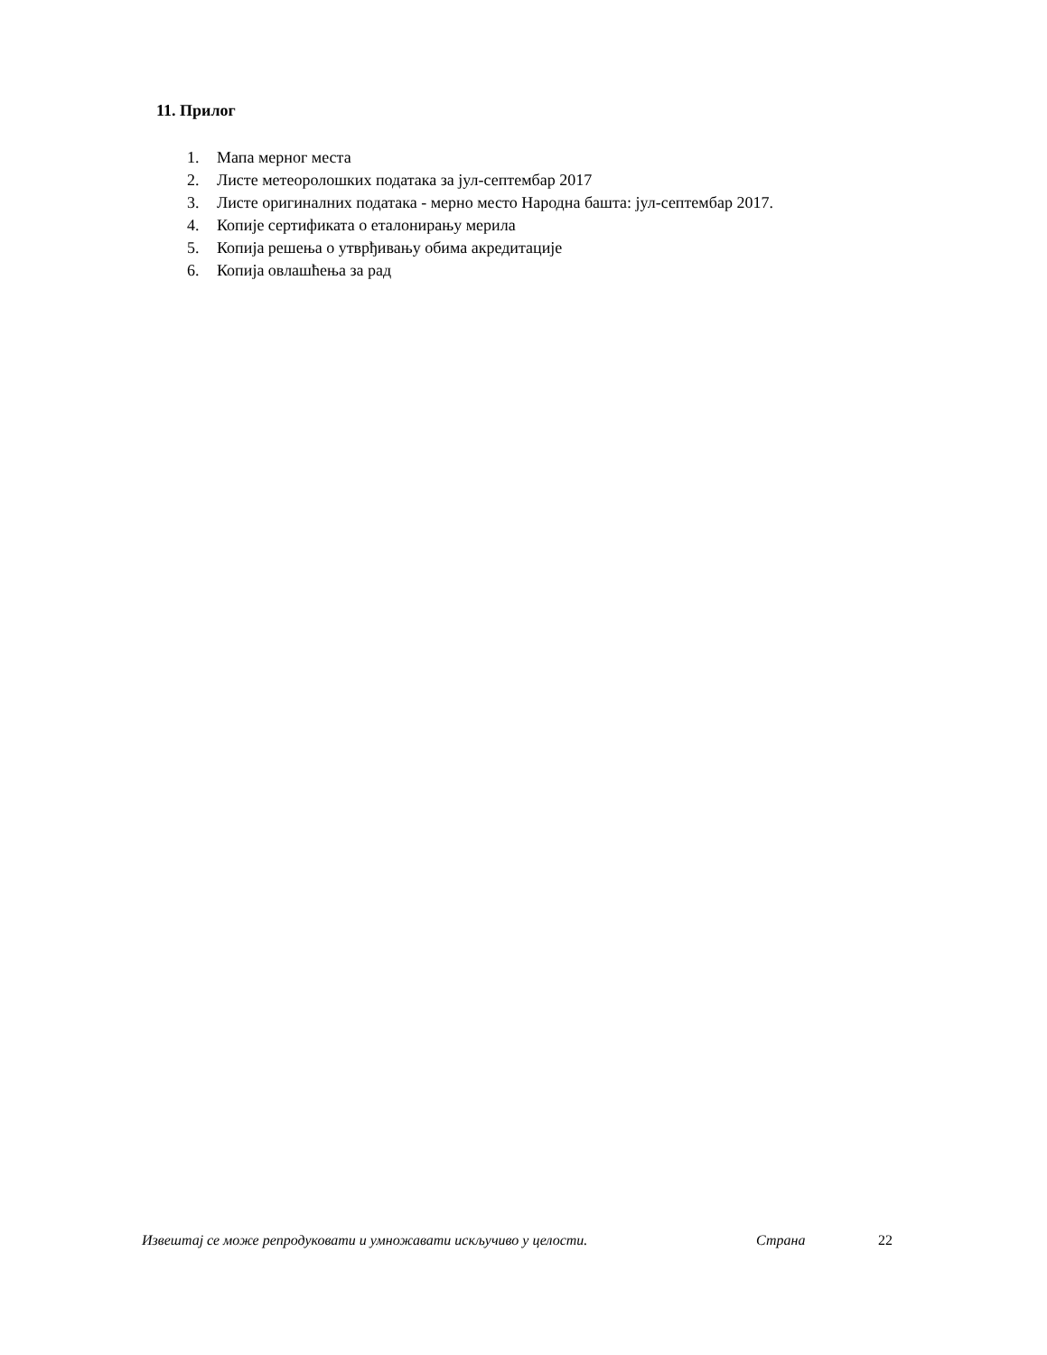11. Прилог
1. Мапа мерног места
2. Листе метеоролошких података за јул-септембар 2017
3. Листе оригиналних података - мерно место Народна башта: јул-септембар 2017.
4. Копије сертификата о еталонирању мерила
5. Копија решења о утврђивању обима акредитације
6. Копија овлашћења за рад
Извештај се може репродуковати и умножавати искључиво у целости. Страна 22